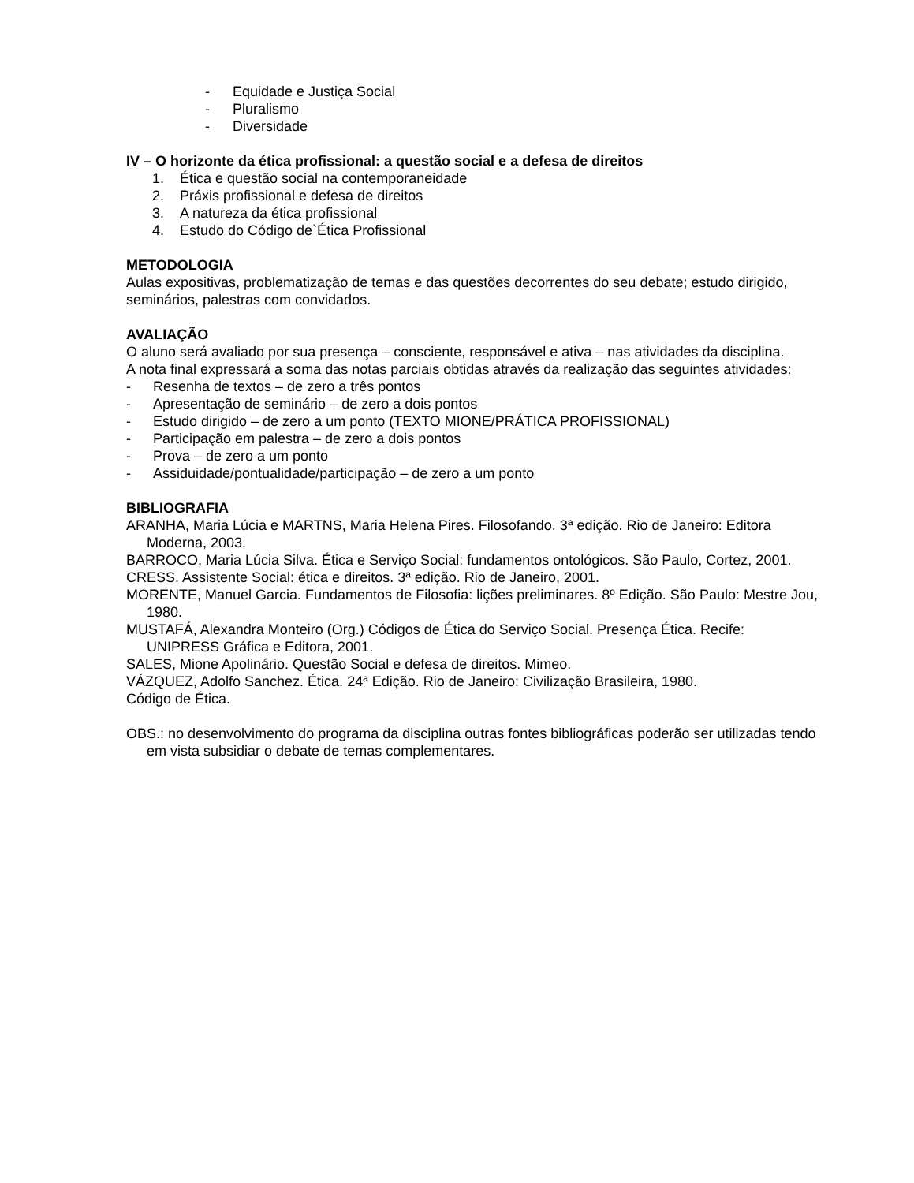- Equidade e Justiça Social
- Pluralismo
- Diversidade
IV – O horizonte da ética profissional: a questão social e a defesa de direitos
1. Ética e questão social na contemporaneidade
2. Práxis profissional e defesa de direitos
3. A natureza da ética profissional
4. Estudo do Código de`Ética Profissional
METODOLOGIA
Aulas expositivas, problematização de temas e das questões decorrentes do seu debate; estudo dirigido, seminários, palestras com convidados.
AVALIAÇÃO
O aluno será avaliado por sua presença – consciente, responsável e ativa – nas atividades da disciplina.
A nota final expressará a soma das notas parciais obtidas através da realização das seguintes atividades:
- Resenha de textos – de zero a três pontos
- Apresentação de seminário – de zero a dois pontos
- Estudo dirigido – de zero a um ponto (TEXTO MIONE/PRÁTICA PROFISSIONAL)
- Participação em palestra – de zero a dois pontos
- Prova – de zero a um ponto
- Assiduidade/pontualidade/participação – de zero a um ponto
BIBLIOGRAFIA
ARANHA, Maria Lúcia e MARTNS, Maria Helena Pires. Filosofando. 3ª edição. Rio de Janeiro: Editora Moderna, 2003.
BARROCO, Maria Lúcia Silva. Ética e Serviço Social: fundamentos ontológicos. São Paulo, Cortez, 2001.
CRESS. Assistente Social: ética e direitos. 3ª edição. Rio de Janeiro, 2001.
MORENTE, Manuel Garcia. Fundamentos de Filosofia: lições preliminares. 8º Edição. São Paulo: Mestre Jou, 1980.
MUSTAFÁ, Alexandra Monteiro (Org.) Códigos de Ética do Serviço Social. Presença Ética. Recife: UNIPRESS Gráfica e Editora, 2001.
SALES, Mione Apolinário. Questão Social e defesa de direitos. Mimeo.
VÁZQUEZ, Adolfo Sanchez. Ética. 24ª Edição. Rio de Janeiro: Civilização Brasileira, 1980.
Código de Ética.
OBS.: no desenvolvimento do programa da disciplina outras fontes bibliográficas poderão ser utilizadas tendo em vista subsidiar o debate de temas complementares.